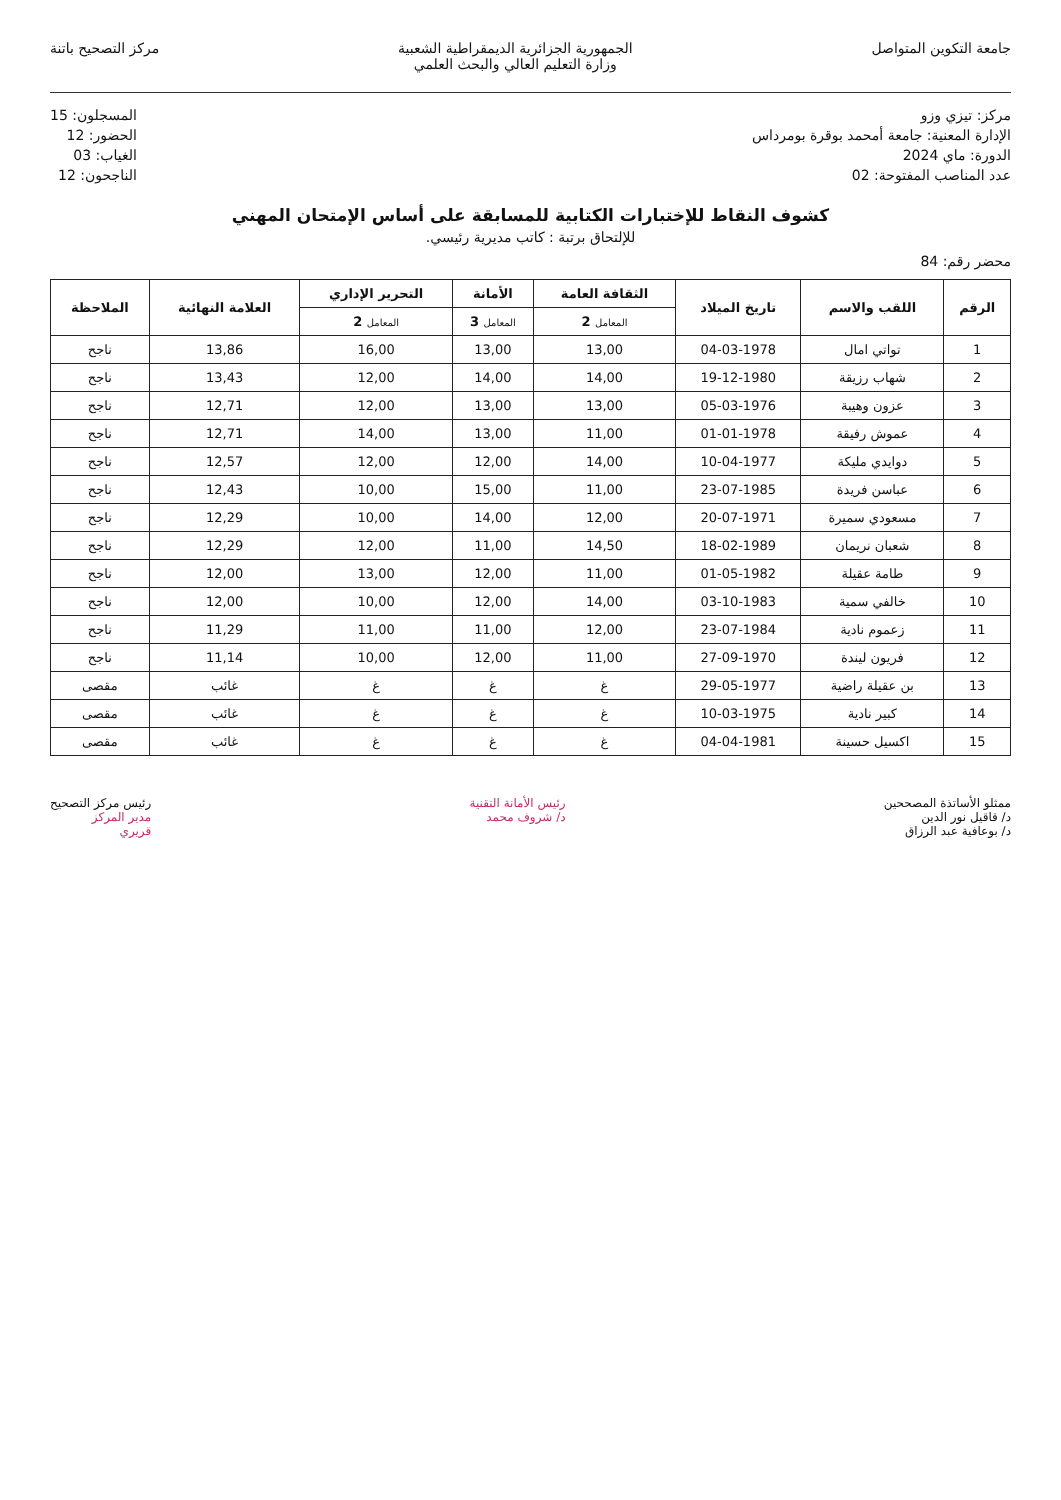جامعة التكوين المتواصل الجمهورية الجزائرية الديمقراطية الشعبية
وزارة التعليم العالي والبحث العلمي
مركز التصحيح باتنة
مركز: تيزي وزو
الإدارة المعنية: جامعة أمحمد بوقرة بومرداس
الدورة: ماي 2024
عدد المناصب المفتوحة: 02
المسجلون: 15
الحضور: 12
الغياب: 03
الناجحون: 12
كشوف النقاط للإختبارات الكتابية للمسابقة على أساس الإمتحان المهني
للإلتحاق برتبة : كاتب مديرية رئيسي.
محضر رقم: 84
| الرقم | اللقب والاسم | تاريخ الميلاد | الثقافة العامة | الأمانة | التحرير الإداري | العلامة النهائية | الملاحظة |
| --- | --- | --- | --- | --- | --- | --- | --- |
| | | | المعامل 2 | المعامل 3 | المعامل 2 | | |
| 1 | تواتي امال | 04-03-1978 | 13,00 | 13,00 | 16,00 | 13,86 | ناجح |
| 2 | شهاب رزيقة | 19-12-1980 | 14,00 | 14,00 | 12,00 | 13,43 | ناجح |
| 3 | عزون وهيبة | 05-03-1976 | 13,00 | 13,00 | 12,00 | 12,71 | ناجح |
| 4 | عموش رفيقة | 01-01-1978 | 11,00 | 13,00 | 14,00 | 12,71 | ناجح |
| 5 | دوايدي مليكة | 10-04-1977 | 14,00 | 12,00 | 12,00 | 12,57 | ناجح |
| 6 | عباسن فريدة | 23-07-1985 | 11,00 | 15,00 | 10,00 | 12,43 | ناجح |
| 7 | مسعودي سميرة | 20-07-1971 | 12,00 | 14,00 | 10,00 | 12,29 | ناجح |
| 8 | شعبان نريمان | 18-02-1989 | 14,50 | 11,00 | 12,00 | 12,29 | ناجح |
| 9 | طامة عقيلة | 01-05-1982 | 11,00 | 12,00 | 13,00 | 12,00 | ناجح |
| 10 | خالفي سمية | 03-10-1983 | 14,00 | 12,00 | 10,00 | 12,00 | ناجح |
| 11 | زعموم نادية | 23-07-1984 | 12,00 | 11,00 | 11,00 | 11,29 | ناجح |
| 12 | فريون ليندة | 27-09-1970 | 11,00 | 12,00 | 10,00 | 11,14 | ناجح |
| 13 | بن عقيلة راضية | 29-05-1977 | غ | غ | غ | غائب | مقصى |
| 14 | كبير نادية | 10-03-1975 | غ | غ | غ | غائب | مقصى |
| 15 | اكسيل حسينة | 04-04-1981 | غ | غ | غ | غائب | مقصى |
ممثلو الأساتذة المصححين
د/ قاقيل نور الدين
د/ بوعافية عبد الرزاق
رئيس الأمانة التقنية
د/ شروف محمد
رئيس مركز التصحيح
مدير المركز
قريري